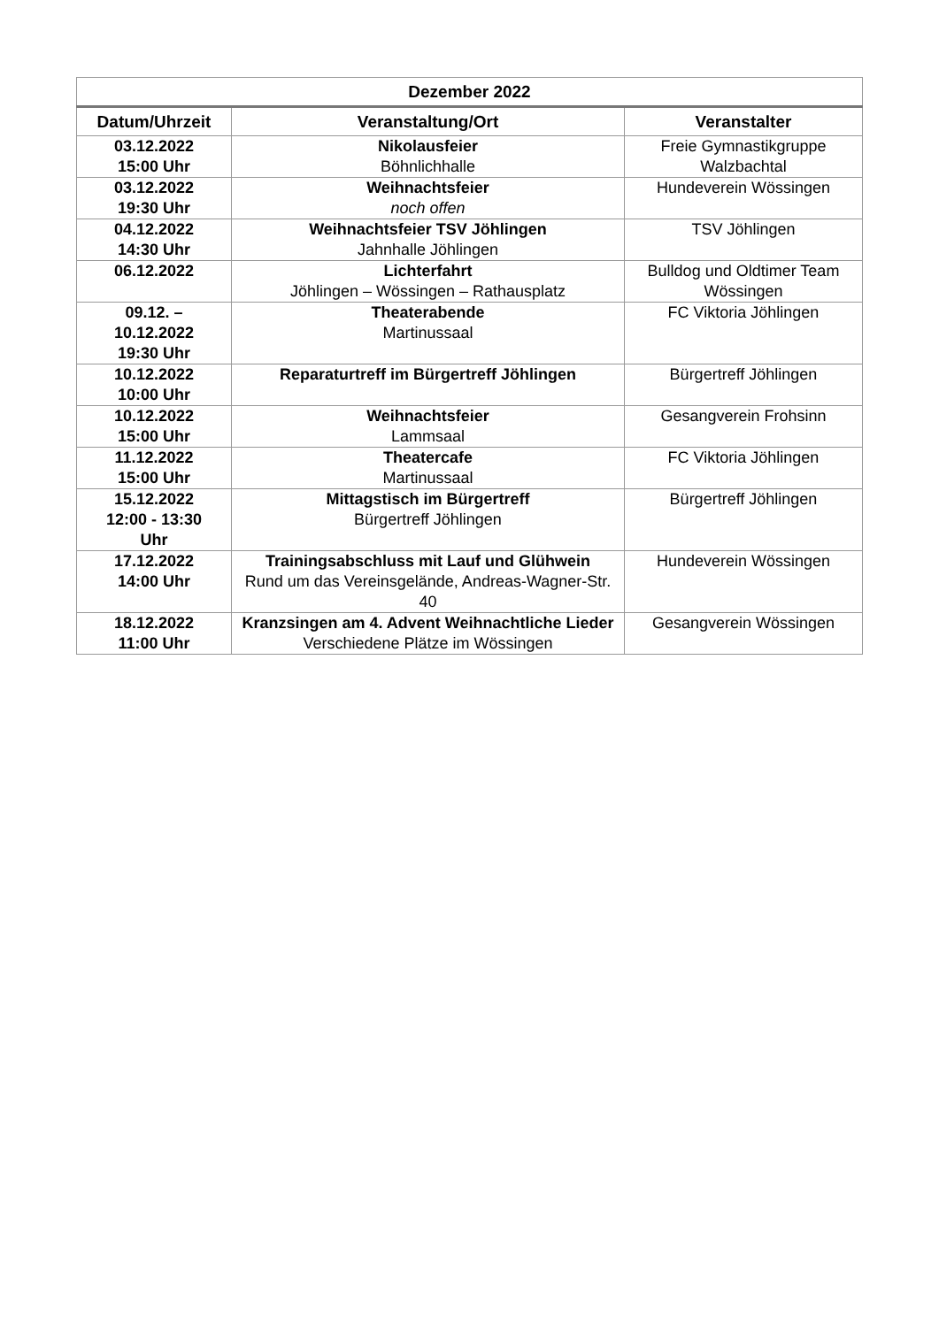| Dezember 2022 | | |
| --- | --- | --- |
| Datum/Uhrzeit | Veranstaltung/Ort | Veranstalter |
| 03.12.2022 15:00 Uhr | Nikolausfeier Böhnlichhalle | Freie Gymnastikgruppe Walzbachtal |
| 03.12.2022 19:30 Uhr | Weihnachtsfeier noch offen | Hundeverein Wössingen |
| 04.12.2022 14:30 Uhr | Weihnachtsfeier TSV Jöhlingen Jahnhalle Jöhlingen | TSV Jöhlingen |
| 06.12.2022 | Lichterfahrt Jöhlingen – Wössingen – Rathausplatz | Bulldog und Oldtimer Team Wössingen |
| 09.12. – 10.12.2022 19:30 Uhr | Theaterabende Martinussaal | FC Viktoria Jöhlingen |
| 10.12.2022 10:00 Uhr | Reparaturtreff im Bürgertreff Jöhlingen | Bürgertreff Jöhlingen |
| 10.12.2022 15:00 Uhr | Weihnachtsfeier Lammsaal | Gesangverein Frohsinn |
| 11.12.2022 15:00 Uhr | Theatercafe Martinussaal | FC Viktoria Jöhlingen |
| 15.12.2022 12:00 - 13:30 Uhr | Mittagstisch im Bürgertreff Bürgertreff Jöhlingen | Bürgertreff Jöhlingen |
| 17.12.2022 14:00 Uhr | Trainingsabschluss mit Lauf und Glühwein Rund um das Vereinsgelände, Andreas-Wagner-Str. 40 | Hundeverein Wössingen |
| 18.12.2022 11:00 Uhr | Kranzsingen am 4. Advent Weihnachtliche Lieder Verschiedene Plätze im Wössingen | Gesangverein Wössingen |